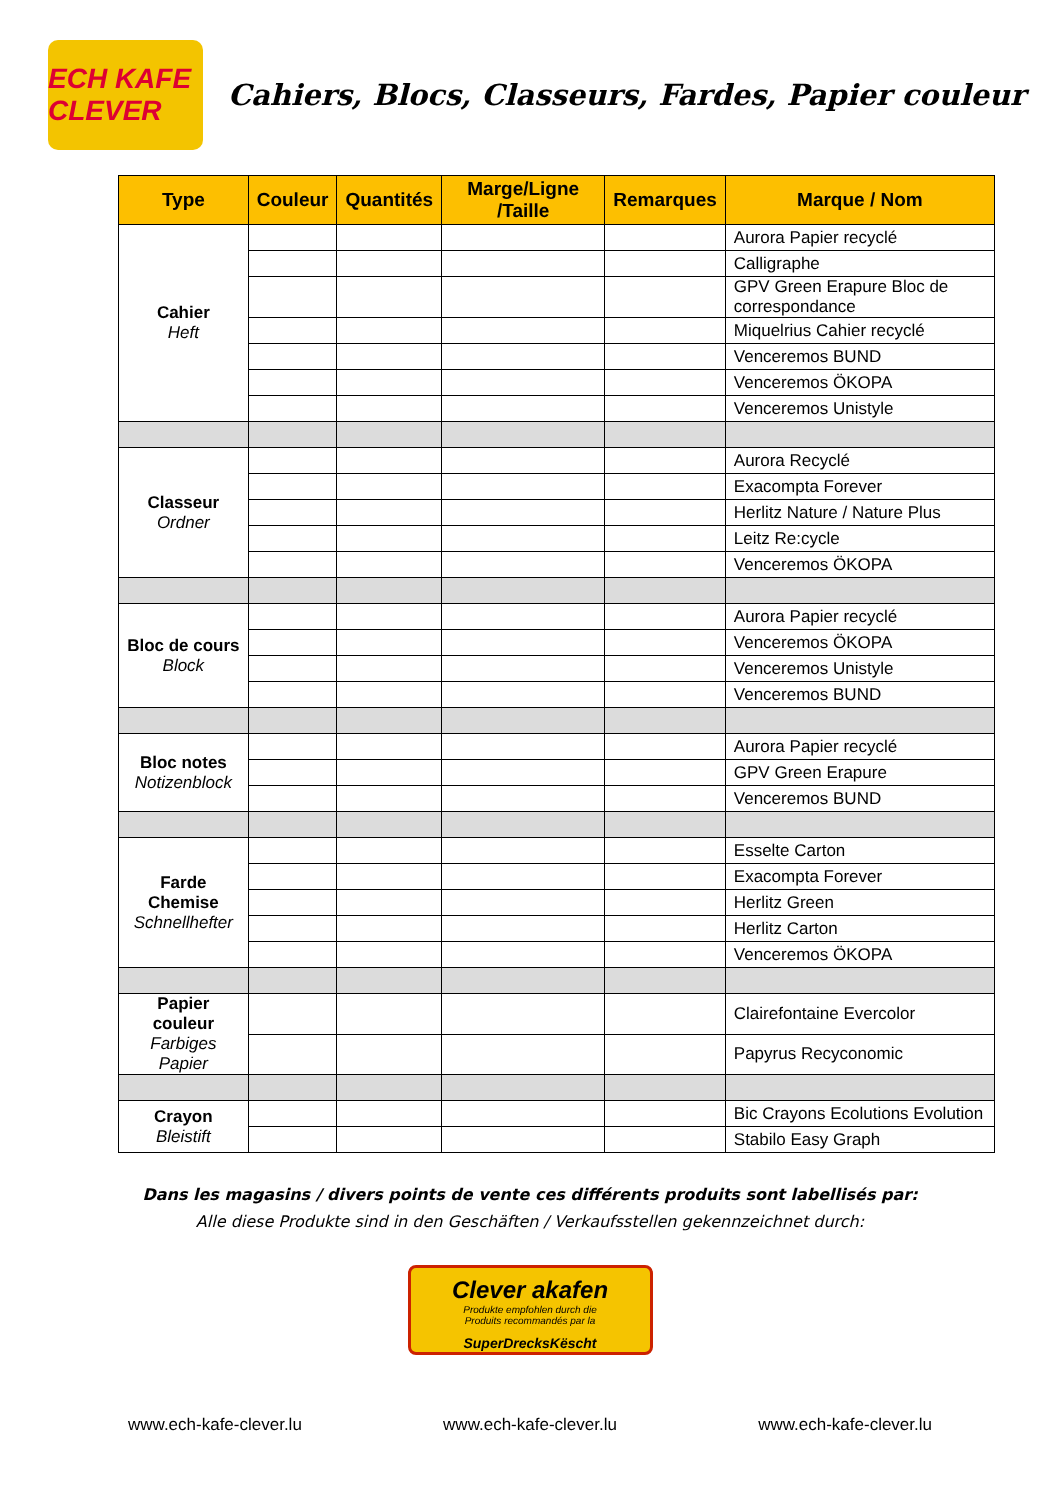ECH KAFE CLEVER
Cahiers, Blocs, Classeurs, Fardes, Papier couleur
| Type | Couleur | Quantités | Marge/Ligne /Taille | Remarques | Marque / Nom |
| --- | --- | --- | --- | --- | --- |
| Cahier Heft | | | | | Aurora Papier recyclé |
| | | | | | Calligraphe |
| | | | | | GPV Green Erapure Bloc de correspondance |
| | | | | | Miquelrius Cahier recyclé |
| | | | | | Venceremos BUND |
| | | | | | Venceremos ÖKOPA |
| | | | | | Venceremos Unistyle |
| Classeur Ordner | | | | | Aurora Recyclé |
| | | | | | Exacompta Forever |
| | | | | | Herlitz Nature / Nature Plus |
| | | | | | Leitz Re:cycle |
| | | | | | Venceremos ÖKOPA |
| Bloc de cours Block | | | | | Aurora Papier recyclé |
| | | | | | Venceremos ÖKOPA |
| | | | | | Venceremos Unistyle |
| | | | | | Venceremos BUND |
| Bloc notes Notizenblock | | | | | Aurora Papier recyclé |
| | | | | | GPV Green Erapure |
| | | | | | Venceremos BUND |
| Farde Chemise Schnellhefter | | | | | Esselte Carton |
| | | | | | Exacompta Forever |
| | | | | | Herlitz Green |
| | | | | | Herlitz Carton |
| | | | | | Venceremos ÖKOPA |
| Papier couleur Farbiges Papier | | | | | Clairefontaine Evercolor |
| | | | | | Papyrus Recyconomic |
| Crayon Bleistift | | | | | Bic Crayons Ecolutions Evolution |
| | | | | | Stabilo Easy Graph |
Dans les magasins / divers points de vente ces différents produits sont labellisés par:
Alle diese Produkte sind in den Geschäften / Verkaufsstellen gekennzeichnet durch:
Clever akafen
Produkte empfohlen durch die
Produits recommandés par la
SuperDrecksKëscht
www.ech-kafe-clever.lu www.ech-kafe-clever.lu www.ech-kafe-clever.lu